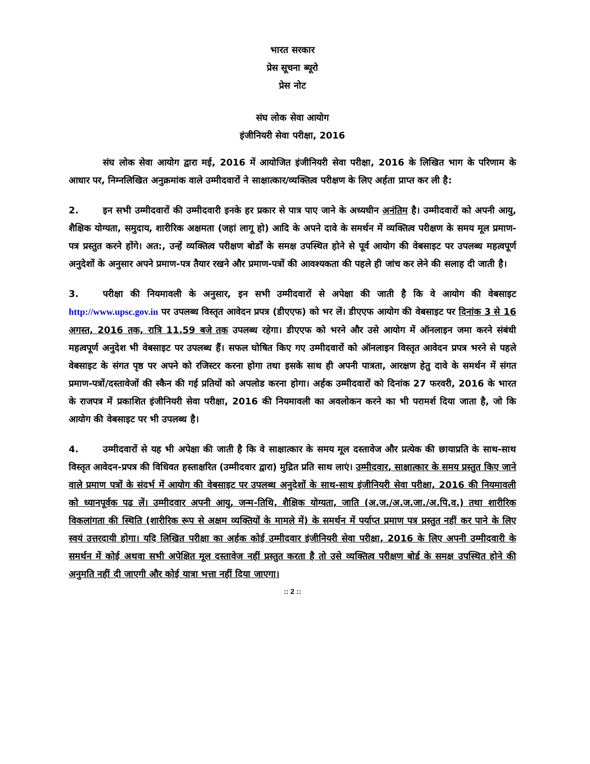भारत सरकार
प्रेस सूचना ब्यूरो
प्रेस नोट
संघ लोक सेवा आयोग
इंजीनियरी सेवा परीक्षा, 2016
संघ लोक सेवा आयोग द्वारा मई, 2016 में आयोजित इंजीनियरी सेवा परीक्षा, 2016 के लिखित भाग के परिणाम के आधार पर, निम्नलिखित अनुक्रमांक वाले उम्मीदवारों ने साक्षात्कार/व्यक्तित्व परीक्षण के लिए अर्हता प्राप्त कर ली है:
2. इन सभी उम्मीदवारों की उम्मीदवारी इनके हर प्रकार से पात्र पाए जाने के अध्यधीन अनंतिम है। उम्मीदवारों को अपनी आयु, शैक्षिक योग्यता, समुदाय, शारीरिक अक्षमता (जहां लागू हो) आदि के अपने दावे के समर्थन में व्यक्तित्व परीक्षण के समय मूल प्रमाण-पत्र प्रस्तुत करने होंगे। अत:, उन्हें व्यक्तित्व परीक्षण बोर्डों के समक्ष उपस्थित होने से पूर्व आयोग की वेबसाइट पर उपलब्ध महत्वपूर्ण अनुदेशों के अनुसार अपने प्रमाण-पत्र तैयार रखने और प्रमाण-पत्रों की आवश्यकता की पहले ही जांच कर लेने की सलाह दी जाती है।
3. परीक्षा की नियमावली के अनुसार, इन सभी उम्मीदवारों से अपेक्षा की जाती है कि वे आयोग की वेबसाइट http://www.upsc.gov.in पर उपलब्ध विस्तृत आवेदन प्रपत्र (डीएएफ) को भर लें। डीएएफ आयोग की वेबसाइट पर दिनांक 3 से 16 अगस्त, 2016 तक, रात्रि 11.59 बजे तक उपलब्ध रहेगा। डीएएफ को भरने और उसे आयोग में ऑनलाइन जमा करने संबंधी महत्वपूर्ण अनुदेश भी वेबसाइट पर उपलब्ध हैं। सफल घोषित किए गए उम्मीदवारों को ऑनलाइन विस्तृत आवेदन प्रपत्र भरने से पहले वेबसाइट के संगत पृष्ठ पर अपने को रजिस्टर करना होगा तथा इसके साथ ही अपनी पात्रता, आरक्षण हेतु दावे के समर्थन में संगत प्रमाण-पत्रों/दस्तावेजों की स्कैन की गई प्रतियों को अपलोड करना होगा। अर्हक उम्मीदवारों को दिनांक 27 फरवरी, 2016 के भारत के राजपत्र में प्रकाशित इंजीनियरी सेवा परीक्षा, 2016 की नियमावली का अवलोकन करने का भी परामर्श दिया जाता है, जो कि आयोग की वेबसाइट पर भी उपलब्ध है।
4. उम्मीदवारों से यह भी अपेक्षा की जाती है कि वे साक्षात्कार के समय मूल दस्तावेज और प्रत्येक की छायाप्रति के साथ-साथ विस्तृत आवेदन-प्रपत्र की विधिवत हस्ताक्षरित (उम्मीदवार द्वारा) मुद्रित प्रति साथ लाएं। उम्मीदवार, साक्षात्कार के समय प्रस्तुत किए जाने वाले प्रमाण पत्रों के संदर्भ में आयोग की वेबसाइट पर उपलब्ध अनुदेशों के साथ-साथ इंजीनियरी सेवा परीक्षा, 2016 की नियमावली को ध्यानपूर्वक पढ लें। उम्मीदवार अपनी आयु, जन्म-तिथि, शैक्षिक योग्यता, जाति (अ.ज./अ.ज.जा./अ.पि.व.) तथा शारीरिक विकलांगता की स्थिति (शारीरिक रूप से अक्षम व्यक्तियों के मामले में) के समर्थन में पर्याप्त प्रमाण पत्र प्रस्तुत नहीं कर पाने के लिए स्वयं उत्तरदायी होगा। यदि लिखित परीक्षा का अर्हक कोई उम्मीदवार इंजीनियरी सेवा परीक्षा, 2016 के लिए अपनी उम्मीदवारी के समर्थन में कोई अथवा सभी अपेक्षित मूल दस्तावेज नहीं प्रस्तुत करता है तो उसे व्यक्तित्व परीक्षण बोर्ड के समक्ष उपस्थित होने की अनुमति नहीं दी जाएगी और कोई यात्रा भत्ता नहीं दिया जाएगा।
:: 2 ::